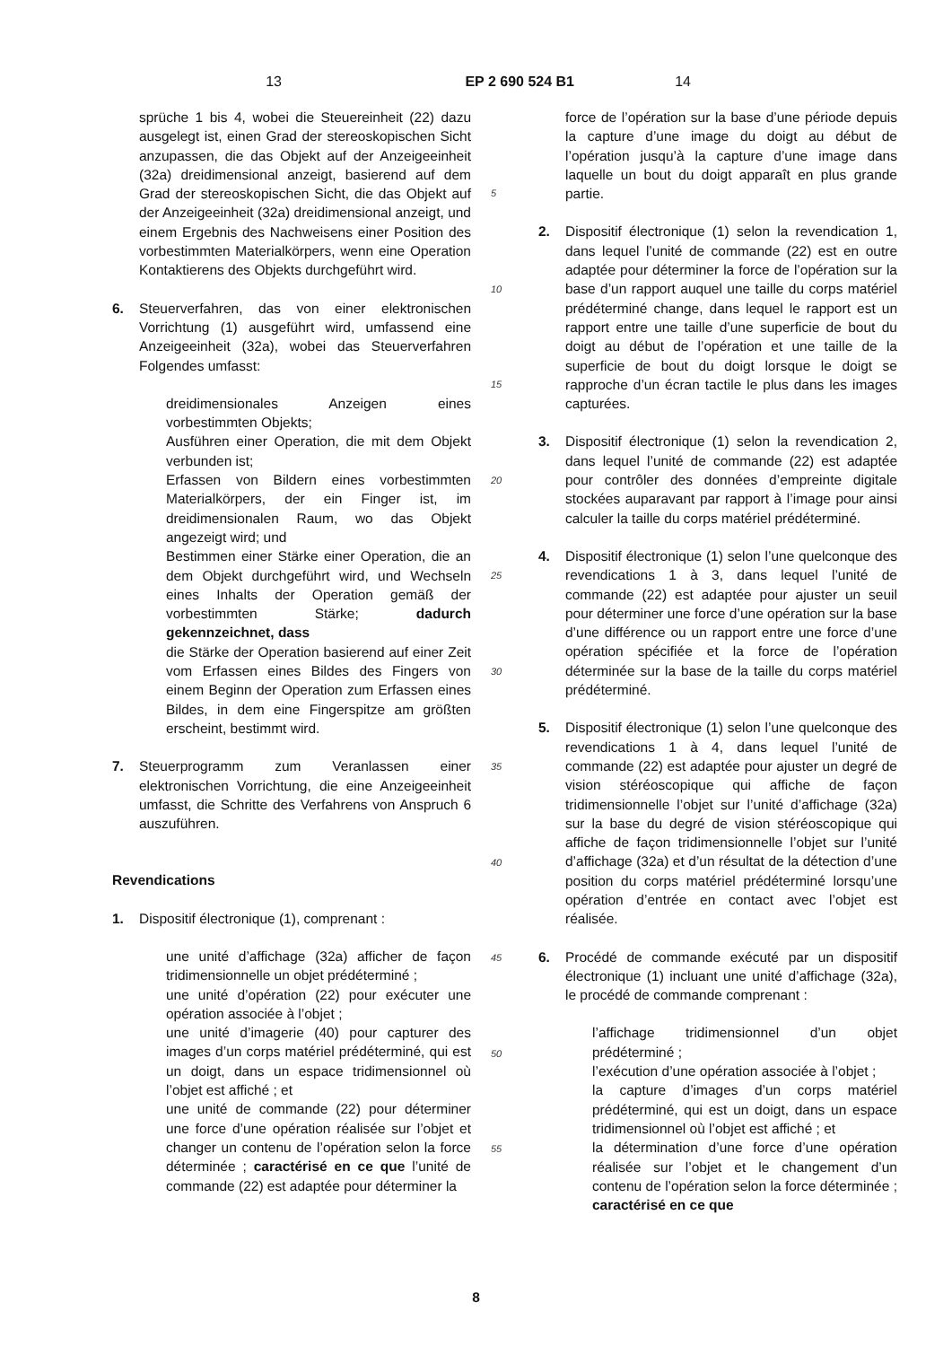13 EP 2 690 524 B1 14
sprüche 1 bis 4, wobei die Steuereinheit (22) dazu ausgelegt ist, einen Grad der stereoskopischen Sicht anzupassen, die das Objekt auf der Anzeigeeinheit (32a) dreidimensional anzeigt, basierend auf dem Grad der stereoskopischen Sicht, die das Objekt auf der Anzeigeeinheit (32a) dreidimensional anzeigt, und einem Ergebnis des Nachweisens einer Position des vorbestimmten Materialkörpers, wenn eine Operation Kontaktierens des Objekts durchgeführt wird.
6. Steuerverfahren, das von einer elektronischen Vorrichtung (1) ausgeführt wird, umfassend eine Anzeigeeinheit (32a), wobei das Steuerverfahren Folgendes umfasst:
dreidimensionales Anzeigen eines vorbestimmten Objekts;
Ausführen einer Operation, die mit dem Objekt verbunden ist;
Erfassen von Bildern eines vorbestimmten Materialkörpers, der ein Finger ist, im dreidimensionalen Raum, wo das Objekt angezeigt wird; und
Bestimmen einer Stärke einer Operation, die an dem Objekt durchgeführt wird, und Wechseln eines Inhalts der Operation gemäß der vorbestimmten Stärke; dadurch gekennzeichnet, dass
die Stärke der Operation basierend auf einer Zeit vom Erfassen eines Bildes des Fingers von einem Beginn der Operation zum Erfassen eines Bildes, in dem eine Fingerspitze am größten erscheint, bestimmt wird.
7. Steuerprogramm zum Veranlassen einer elektronischen Vorrichtung, die eine Anzeigeeinheit umfasst, die Schritte des Verfahrens von Anspruch 6 auszuführen.
Revendications
1. Dispositif électronique (1), comprenant :
une unité d’affichage (32a) afficher de façon tridimensionnelle un objet prédéterminé ;
une unité d’opération (22) pour exécuter une opération associée à l’objet ;
une unité d’imagerie (40) pour capturer des images d’un corps matériel prédéterminé, qui est un doigt, dans un espace tridimensionnel où l’objet est affiché ; et
une unité de commande (22) pour déterminer une force d’une opération réalisée sur l’objet et changer un contenu de l’opération selon la force déterminée ; caractérisé en ce que l’unité de commande (22) est adaptée pour déterminer la
5
10
15
20
25
30
35
40
45
50
55
force de l’opération sur la base d’une période depuis la capture d’une image du doigt au début de l’opération jusqu’à la capture d’une image dans laquelle un bout du doigt apparaît en plus grande partie.
2. Dispositif électronique (1) selon la revendication 1, dans lequel l’unité de commande (22) est en outre adaptée pour déterminer la force de l’opération sur la base d’un rapport auquel une taille du corps matériel prédéterminé change, dans lequel le rapport est un rapport entre une taille d’une superficie de bout du doigt au début de l’opération et une taille de la superficie de bout du doigt lorsque le doigt se rapproche d’un écran tactile le plus dans les images capturées.
3. Dispositif électronique (1) selon la revendication 2, dans lequel l’unité de commande (22) est adaptée pour contrôler des données d’empreinte digitale stockées auparavant par rapport à l’image pour ainsi calculer la taille du corps matériel prédéterminé.
4. Dispositif électronique (1) selon l’une quelconque des revendications 1 à 3, dans lequel l’unité de commande (22) est adaptée pour ajuster un seuil pour déterminer une force d’une opération sur la base d’une différence ou un rapport entre une force d’une opération spécifiée et la force de l’opération déterminée sur la base de la taille du corps matériel prédéterminé.
5. Dispositif électronique (1) selon l’une quelconque des revendications 1 à 4, dans lequel l’unité de commande (22) est adaptée pour ajuster un degré de vision stéréoscopique qui affiche de façon tridimensionnelle l’objet sur l’unité d’affichage (32a) sur la base du degré de vision stéréoscopique qui affiche de façon tridimensionnelle l’objet sur l’unité d’affichage (32a) et d’un résultat de la détection d’une position du corps matériel prédéterminé lorsqu’une opération d’entrée en contact avec l’objet est réalisée.
6. Procédé de commande exécuté par un dispositif électronique (1) incluant une unité d’affichage (32a), le procédé de commande comprenant :
l’affichage tridimensionnel d’un objet prédéterminé ;
l’exécution d’une opération associée à l’objet ;
la capture d’images d’un corps matériel prédéterminé, qui est un doigt, dans un espace tridimensionnel où l’objet est affiché ; et
la détermination d’une force d’une opération réalisée sur l’objet et le changement d’un contenu de l’opération selon la force déterminée ; caractérisé en ce que
8